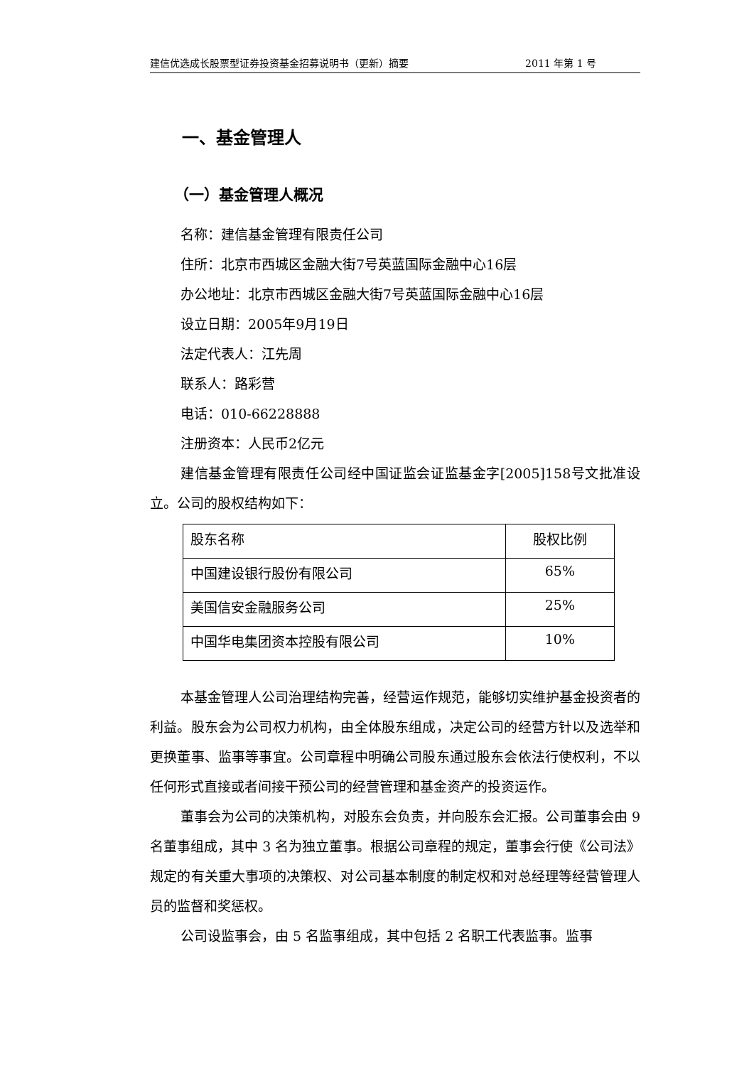建信优选成长股票型证券投资基金招募说明书（更新）摘要 2011 年第 1 号
一、基金管理人
（一）基金管理人概况
名称：建信基金管理有限责任公司
住所：北京市西城区金融大街7号英蓝国际金融中心16层
办公地址：北京市西城区金融大街7号英蓝国际金融中心16层
设立日期：2005年9月19日
法定代表人：江先周
联系人：路彩营
电话：010-66228888
注册资本：人民币2亿元
建信基金管理有限责任公司经中国证监会证监基金字[2005]158号文批准设立。公司的股权结构如下：
| 股东名称 | 股权比例 |
| 中国建设银行股份有限公司 | 65% |
| 美国信安金融服务公司 | 25% |
| 中国华电集团资本控股有限公司 | 10% |
本基金管理人公司治理结构完善，经营运作规范，能够切实维护基金投资者的利益。股东会为公司权力机构，由全体股东组成，决定公司的经营方针以及选举和更换董事、监事等事宜。公司章程中明确公司股东通过股东会依法行使权利，不以任何形式直接或者间接干预公司的经营管理和基金资产的投资运作。
董事会为公司的决策机构，对股东会负责，并向股东会汇报。公司董事会由 9 名董事组成，其中 3 名为独立董事。根据公司章程的规定，董事会行使《公司法》规定的有关重大事项的决策权、对公司基本制度的制定权和对总经理等经营管理人员的监督和奖惩权。
公司设监事会，由 5 名监事组成，其中包括 2 名职工代表监事。监事